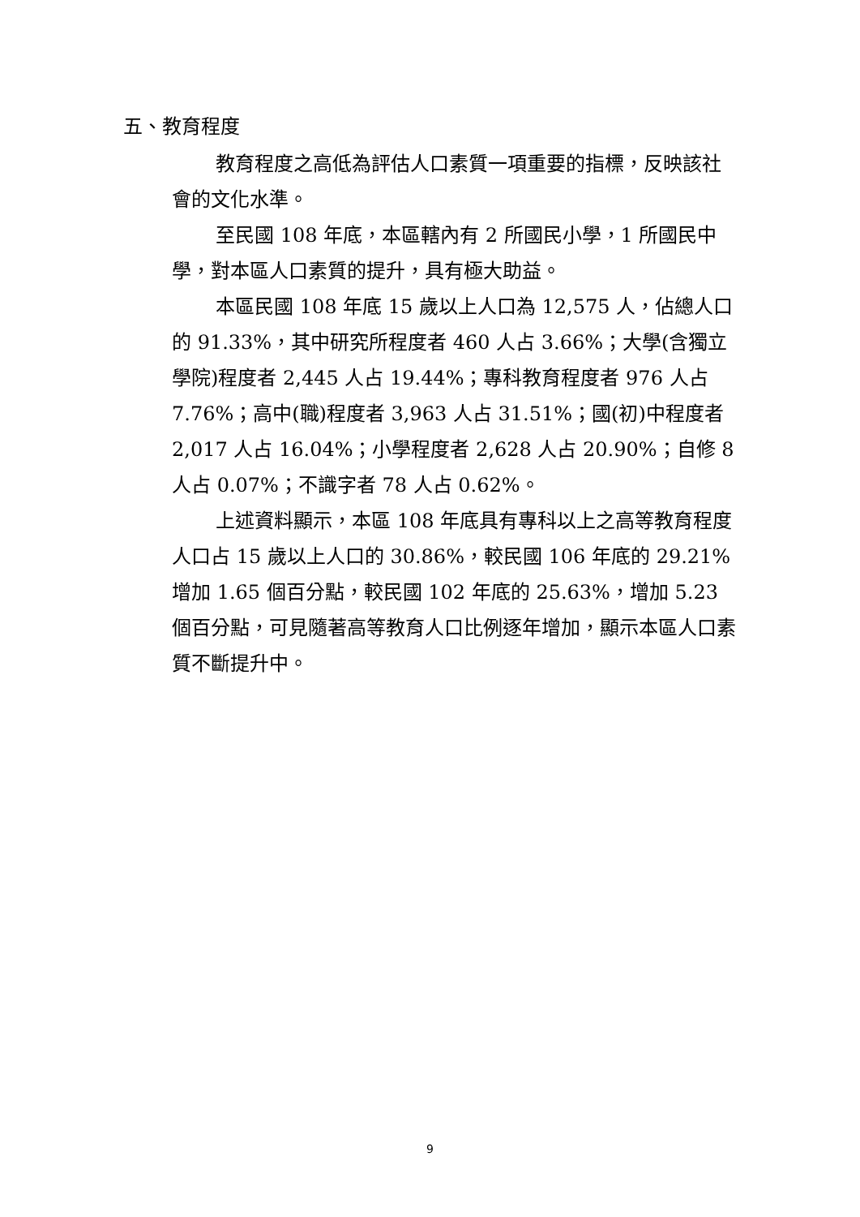五、教育程度
教育程度之高低為評估人口素質一項重要的指標，反映該社會的文化水準。
至民國 108 年底，本區轄內有 2 所國民小學，1 所國民中學，對本區人口素質的提升，具有極大助益。
本區民國 108 年底 15 歲以上人口為 12,575 人，佔總人口的 91.33%，其中研究所程度者 460 人占 3.66%；大學(含獨立學院)程度者 2,445 人占 19.44%；專科教育程度者 976 人占 7.76%；高中(職)程度者 3,963 人占 31.51%；國(初)中程度者 2,017 人占 16.04%；小學程度者 2,628 人占 20.90%；自修 8 人占 0.07%；不識字者 78 人占 0.62%。
上述資料顯示，本區 108 年底具有專科以上之高等教育程度人口占 15 歲以上人口的 30.86%，較民國 106 年底的 29.21%增加 1.65 個百分點，較民國 102 年底的 25.63%，增加 5.23 個百分點，可見隨著高等教育人口比例逐年增加，顯示本區人口素質不斷提升中。
9